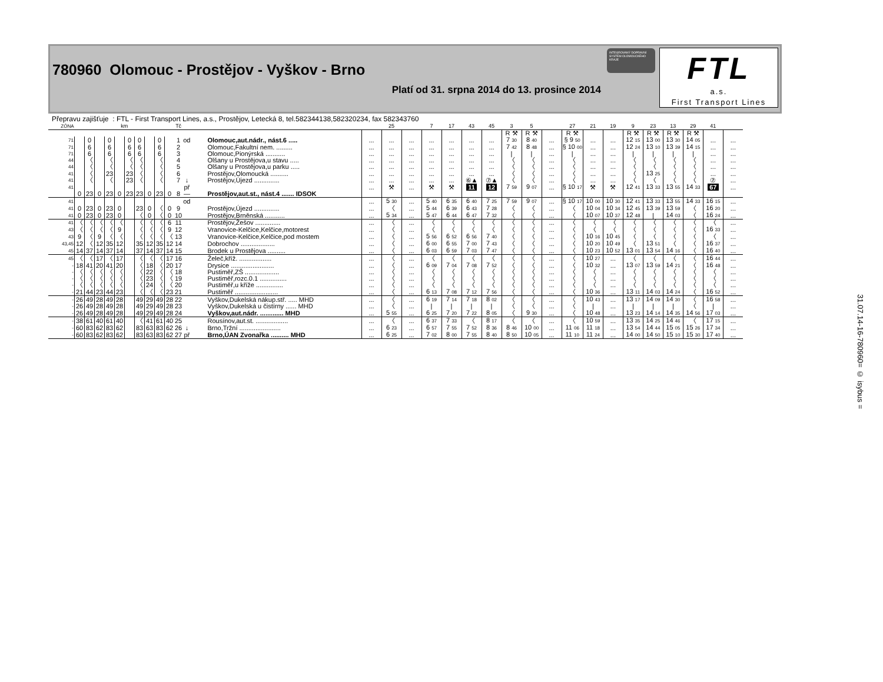780960 Olomouc - Prostějov - Vyškov - Brno
Platí od 31. srpna 2014 do 13. prosince 2014
INTEGROVANÝ DOPRAVNÍ SYSTÉM OLOMOUCKÉHO KRAJE
FTL
a.s.
First Transport Lines
Přepravu zajišťuje : FTL - First Transport Lines, a.s., Prostějov, Letecká 8, tel.582344138,582320234, fax 582343760
| ZÓNA | km | | | | | | | | | | Tč | | | | 25 | | 7 | 17 | 43 | 45 | 3 | 5 | | 27 | 21 | 19 | 9 | 23 | 13 | 29 | 41 | |
| --- | --- | --- | --- | --- | --- | --- | --- | --- | --- | --- | --- | --- | --- | --- | --- | --- | --- | --- | --- | --- | --- | --- | --- | --- | --- | --- | --- | --- | --- | --- | --- | --- |
| | | | | | | | | | | | | | | | | | | | | | R ⚒ | R ⚒ | | R ⚒ | | | R ⚒ | R ⚒ | R ⚒ | R ⚒ | | |
| 71 | | 0 | | 0 | | 0 | 0 | | 0 | | 1 | od | Olomouc,aut.nádr., nást.6 ..... | ... | ... | ... | ... | ... | ... | ... | 7 30 | 8 40 | ... | § 9 50 | ... | ... | 12 15 | 13 00 | 13 30 | 14 05 | ... | ... |
| 71 | | 6 | | 6 | | 6 | 6 | | 6 | | 2 | | Olomouc,Fakultní nem. ......... | ... | ... | ... | ... | ... | ... | ... | 7 42 | 8 48 | ... | § 10 00 | ... | ... | 12 24 | 13 10 | 13 39 | 14 15 | ... | ... |
| 71 | | 6 | | 6 | | 6 | 6 | | 6 | | 3 | | Olomouc,Pionýrská ........... | ... | ... | ... | ... | ... | ... | ... | / | / | ... | / | ... | ... | / | / | / | / | ... | ... |
| 44 | | 〈 | | 〈 | | 〈 | 〈 | | 〈 | | 4 | | Olšany u Prostějova,u stavu ..... | ... | ... | ... | ... | ... | ... | ... | 〈 | 〈 | ... | 〈 | ... | ... | 〈 | 〈 | 〈 | 〈 | ... | ... |
| 44 | | 〈 | | 〈 | | 〈 | 〈 | | 〈 | | 5 | | Olšany u Prostějova,u parku ..... | ... | ... | ... | ... | ... | ... | ... | 〈 | 〈 | ... | 〈 | ... | ... | 〈 | 〈 | 〈 | 〈 | ... | ... |
| 41 | | 〈 | | 23 | | 23 | 〈 | | 〈 | | 6 | | Prostějov,Olomoucká .......... | ... | ... | ... | ... | ... | ... | ... | 〈 | 〈 | ... | 〈 | ... | ... | 〈 | 13 25 | 〈 | 〈 | ... | ... |
| 41 | | 〈 | | 〈 | | 23 | 〈 | | 〈 | | 7 | ↓ | Prostějov,Újezd .............. | ... | ... | ... | ... | ... | ⑥▲ | ⑦▲ | 〈 | 〈 | ... | 〈 | ... | ... | 〈 | 〈 | 〈 | 〈 | ⑦ | ... |
| 41 | | | | | | | | | | | | př | | ... | ⚒ | ... | ⚒ | ⚒ | 11 | 12 | 7 59 | 9 07 | ... | § 10 17 | ⚒ | ⚒ | 12 41 | 13 33 | 13 55 | 14 33 | 67 | ... |
| | 0 | 23 | 0 | 23 | 0 | 23 | 23 | 0 | 23 | 0 | 8 | — | Prostějov,aut.st., nást.4 ....... IDSOK | | | | | | | | | | | | | | | | | | | |
| 41 | | | | | | | | | | | | od | | ... | 5 30 | ... | 5 40 | 6 35 | 6 40 | 7 25 | 7 59 | 9 07 | ... | § 10 17 | 10 00 | 10 30 | 12 41 | 13 33 | 13 55 | 14 33 | 16 15 | ... |
| 41 | 0 | 23 | 0 | 23 | 0 | | 23 | 0 | 〈 | 0 | 9 | | Prostějov,Újezd .............. | ... | 〈 | ... | 5 44 | 6 39 | 6 43 | 7 28 | 〈 | 〈 | ... | 〈 | 10 04 | 10 34 | 12 45 | 13 39 | 13 59 | 〈 | 16 20 | ... |
| 41 | 0 | 23 | 0 | 23 | 0 | | 〈 | 0 | 〈 | 0 | 10 | | Prostějov,Brněnská ........... | ... | 5 34 | ... | 5 47 | 6 44 | 6 47 | 7 32 | 〈 | 〈 | ... | 〈 | 10 07 | 10 37 | 12 48 | / | 14 03 | 〈 | 16 24 | ... |
| 41 | 〈 | 〈 | 〈 | 〈 | 〈 | | 〈 | 〈 | 〈 | 6 | 11 | | Prostějov,Žešov .............. | ... | 〈 | ... | 〈 | 〈 | 〈 | 〈 | 〈 | 〈 | ... | 〈 | 〈 | 〈 | 〈 | 〈 | 〈 | 〈 | 〈 | ... |
| 43 | 〈 | 〈 | 〈 | 〈 | 9 | | 〈 | 〈 | 〈 | 9 | 12 | | Vranovice-Kelčice,Kelčice,motorest | ... | 〈 | ... | 〈 | 〈 | 〈 | 〈 | 〈 | 〈 | ... | 〈 | 〈 | 〈 | 〈 | 〈 | 〈 | 〈 | 16 33 | ... |
| 43 | 9 | 〈 | 9 | 〈 | 〈 | | 〈 | 〈 | 〈 | 〈 | 13 | | Vranovice-Kelčice,Kelčice,pod mostem | ... | 〈 | ... | 5 56 | 6 52 | 6 56 | 7 40 | 〈 | 〈 | ... | 〈 | 10 16 | 10 45 | 〈 | 〈 | 〈 | 〈 | 〈 | ... |
| 43,45 | 12 | 〈 | 12 | 35 | 12 | | 35 | 12 | 35 | 12 | 14 | | Dobrochov ................... | ... | 〈 | ... | 6 00 | 6 55 | 7 00 | 7 43 | 〈 | 〈 | ... | 〈 | 10 20 | 10 49 | 〈 | 13 51 | 〈 | 〈 | 16 37 | ... |
| 45 | 14 | 37 | 14 | 37 | 14 | | 37 | 14 | 37 | 14 | 15 | | Brodek u Prostějova .......... | ... | 〈 | ... | 6 03 | 6 59 | 7 03 | 7 47 | 〈 | 〈 | ... | 〈 | 10 23 | 10 52 | 13 01 | 13 54 | 14 16 | 〈 | 16 40 | ... |
| 45 | 〈 | 〈 | 17 | 〈 | 17 | | 〈 | 〈 | 〈 | 17 | 16 | | Želeč,kříž. .................. | ... | 〈 | ... | 〈 | 〈 | 〈 | 〈 | 〈 | 〈 | ... | 〈 | 10 27 | ... | 〈 | 〈 | 〈 | 〈 | 16 44 | ... |
| - | 18 | 41 | 20 | 41 | 20 | | 〈 | 18 | 〈 | 20 | 17 | | Drysice ........................ | ... | 〈 | ... | 6 09 | 7 04 | 7 08 | 7 52 | 〈 | 〈 | ... | 〈 | 10 32 | ... | 13 07 | 13 59 | 14 21 | 〈 | 16 48 | ... |
| - | 〈 | 〈 | 〈 | 〈 | 〈 | | 〈 | 22 | 〈 | 〈 | 18 | | Pustiměř,ZŠ ................... | ... | 〈 | ... | 〈 | 〈 | 〈 | 〈 | 〈 | 〈 | ... | 〈 | 〈 | ... | 〈 | 〈 | 〈 | 〈 | 〈 | ... |
| - | 〈 | 〈 | 〈 | 〈 | 〈 | | 〈 | 23 | 〈 | 〈 | 19 | | Pustiměř,rozc.0.1 ............... | ... | 〈 | ... | 〈 | 〈 | 〈 | 〈 | 〈 | 〈 | ... | 〈 | 〈 | ... | 〈 | 〈 | 〈 | 〈 | 〈 | ... |
| - | 〈 | 〈 | 〈 | 〈 | 〈 | | 〈 | 24 | 〈 | 〈 | 20 | | Pustiměř,u kříže ............... | ... | 〈 | ... | 〈 | 〈 | 〈 | 〈 | 〈 | 〈 | ... | 〈 | 〈 | ... | 〈 | 〈 | 〈 | 〈 | 〈 | ... |
| - | 21 | 44 | 23 | 44 | 23 | | 〈 | 〈 | 〈 | 23 | 21 | | Pustiměř ........................ | ... | 〈 | ... | 6 13 | 7 08 | 7 12 | 7 56 | 〈 | 〈 | ... | 〈 | 10 36 | ... | 13 11 | 14 03 | 14 24 | 〈 | 16 52 | ... |
| - | 26 | 49 | 28 | 49 | 28 | | 49 | 29 | 49 | 28 | 22 | | Vyškov,Dukelská nákup.stř. ..... MHD | ... | 〈 | ... | 6 19 | 7 14 | 7 18 | 8 02 | 〈 | 〈 | ... | 〈 | 10 43 | ... | 13 17 | 14 09 | 14 30 | 〈 | 16 58 | ... |
| - | 26 | 49 | 28 | 49 | 28 | | 49 | 29 | 49 | 28 | 23 | | Vyškov,Dukelská u čistírny ...... MHD | ... | 〈 | ... | / | / | / | / | 〈 | 〈 | ... | 〈 | / | ... | / | / | / | 〈 | / | ... |
| - | 26 | 49 | 28 | 49 | 28 | | 49 | 29 | 49 | 28 | 24 | | Vyškov,aut.nádr. ............. MHD | ... | 5 55 | ... | 6 25 | 7 20 | 7 22 | 8 05 | 〈 | 9 30 | ... | 〈 | 10 48 | ... | 13 23 | 14 14 | 14 35 | 14 56 | 17 03 | ... |
| - | 38 | 61 | 40 | 61 | 40 | | 〈 | 41 | 61 | 40 | 25 | | Rousínov,aut.st. .................. | ... | 〈 | ... | 6 37 | 7 33 | 〈 | 8 17 | 〈 | 〈 | ... | 〈 | 10 59 | ... | 13 35 | 14 25 | 14 46 | 〈 | 17 15 | ... |
| - | 60 | 83 | 62 | 83 | 62 | | 83 | 63 | 83 | 62 | 26 | ↓ | Brno,Tržní ....................... | ... | 6 23 | ... | 6 57 | 7 55 | 7 52 | 8 36 | 8 46 | 10 00 | ... | 11 06 | 11 18 | ... | 13 54 | 14 44 | 15 05 | 15 26 | 17 34 | ... |
| - | 60 | 83 | 62 | 83 | 62 | | 83 | 63 | 83 | 62 | 27 | př | Brno,ÚAN Zvonařka .......... MHD | ... | 6 25 | ... | 7 02 | 8 00 | 7 55 | 8 40 | 8 50 | 10 05 | ... | 11 10 | 11 24 | ... | 14 00 | 14 50 | 15 10 | 15 30 | 17 40 | ... |
31.07.14-16-780960= © isybus =